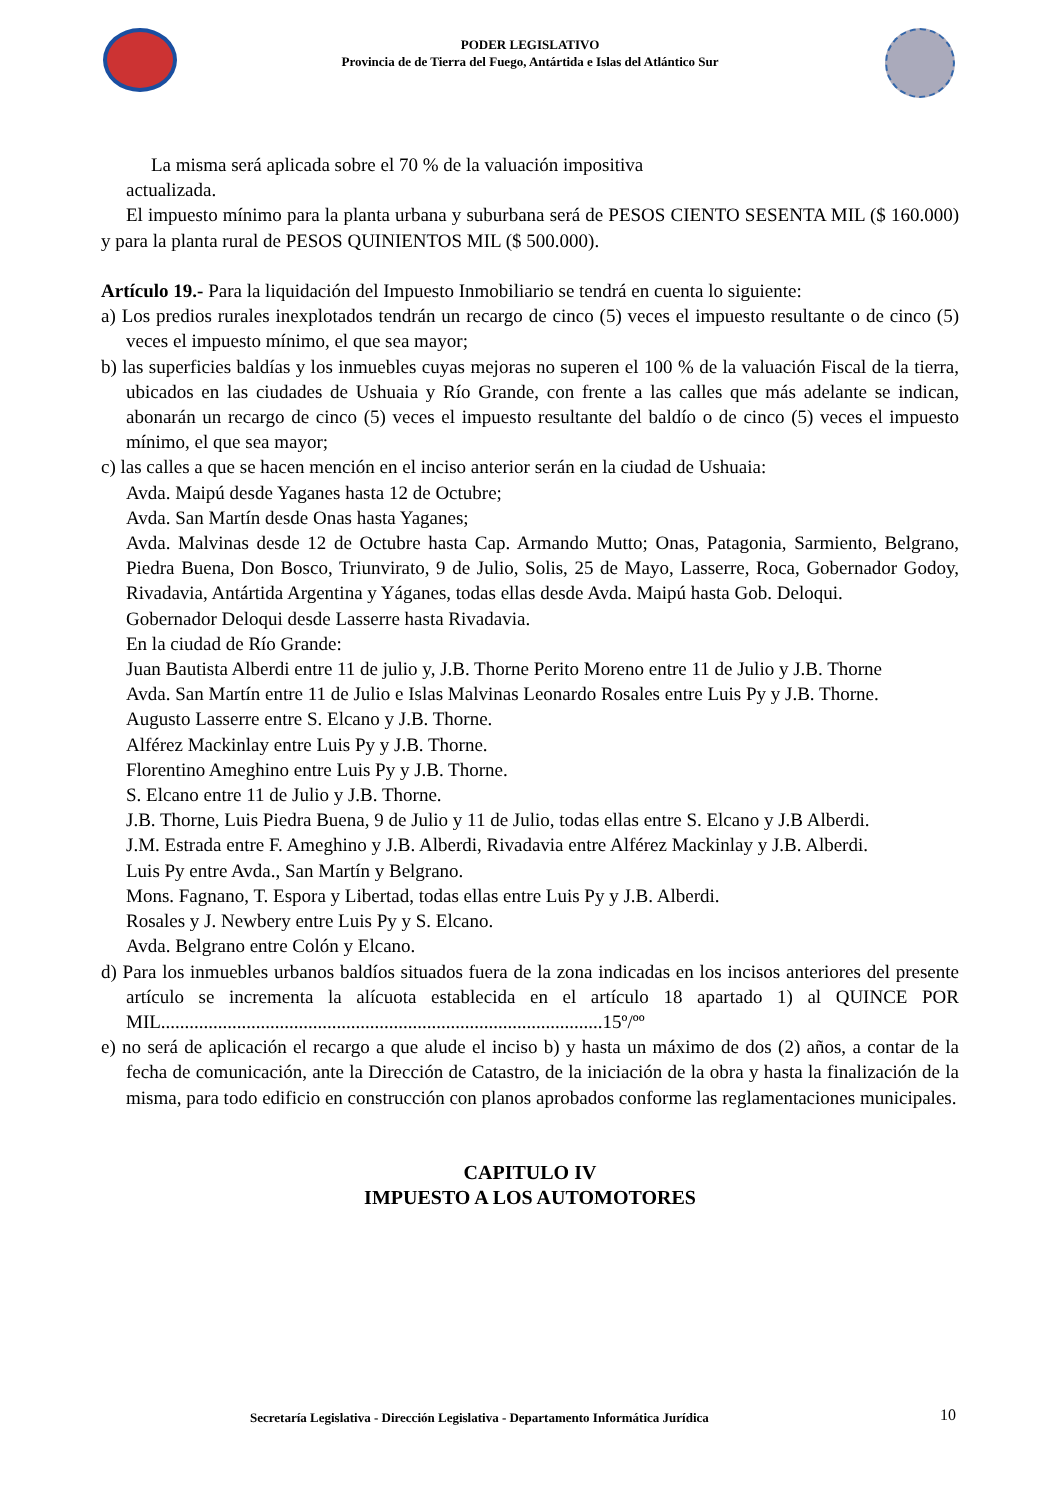PODER LEGISLATIVO
Provincia de de Tierra del Fuego, Antártida e Islas del Atlántico Sur
La misma será aplicada sobre el 70 % de la valuación impositiva
actualizada.
El impuesto mínimo para la planta urbana y suburbana será de PESOS CIENTO SESENTA MIL ($ 160.000) y para la planta rural de PESOS QUINIENTOS MIL ($ 500.000).
Artículo 19.- Para la liquidación del Impuesto Inmobiliario se tendrá en cuenta lo siguiente:
a) Los predios rurales inexplotados tendrán un recargo de cinco (5) veces el impuesto resultante o de cinco (5) veces el impuesto mínimo, el que sea mayor;
b) las superficies baldías y los inmuebles cuyas mejoras no superen el 100 % de la valuación Fiscal de la tierra, ubicados en las ciudades de Ushuaia y Río Grande, con frente a las calles que más adelante se indican, abonarán un recargo de cinco (5) veces el impuesto resultante del baldío o de cinco (5) veces el impuesto mínimo, el que sea mayor;
c) las calles a que se hacen mención en el inciso anterior serán en la ciudad de Ushuaia:
Avda. Maipú desde Yaganes hasta 12 de Octubre;
Avda. San Martín desde Onas hasta Yaganes;
Avda. Malvinas desde 12 de Octubre hasta Cap. Armando Mutto; Onas, Patagonia, Sarmiento, Belgrano, Piedra Buena, Don Bosco, Triunvirato, 9 de Julio, Solis, 25 de Mayo, Lasserre, Roca, Gobernador Godoy, Rivadavia, Antártida Argentina y Yáganes, todas ellas desde Avda. Maipú hasta Gob. Deloqui.
Gobernador Deloqui desde Lasserre hasta Rivadavia.
En la ciudad de Río Grande:
Juan Bautista Alberdi entre 11 de julio y, J.B. Thorne Perito Moreno entre 11 de Julio y J.B. Thorne
Avda. San Martín entre 11 de Julio e Islas Malvinas Leonardo Rosales entre Luis Py y J.B. Thorne.
Augusto Lasserre entre S. Elcano y J.B. Thorne.
Alférez Mackinlay entre Luis Py y J.B. Thorne.
Florentino Ameghino entre Luis Py y J.B. Thorne.
S. Elcano entre 11 de Julio y J.B. Thorne.
J.B. Thorne, Luis Piedra Buena, 9 de Julio y 11 de Julio, todas ellas entre S. Elcano y J.B Alberdi.
J.M. Estrada entre F. Ameghino y J.B. Alberdi, Rivadavia entre Alférez Mackinlay y J.B. Alberdi.
Luis Py entre Avda., San Martín y Belgrano.
Mons. Fagnano, T. Espora y Libertad, todas ellas entre Luis Py y J.B. Alberdi.
Rosales y J. Newbery entre Luis Py y S. Elcano.
Avda. Belgrano entre Colón y Elcano.
d) Para los inmuebles urbanos baldíos situados fuera de la zona indicadas en los incisos anteriores del presente artículo se incrementa la alícuota establecida en el artículo 18 apartado 1) al QUINCE POR MIL.............................................................................................15º/ºº
e) no será de aplicación el recargo a que alude el inciso b) y hasta un máximo de dos (2) años, a contar de la fecha de comunicación, ante la Dirección de Catastro, de la iniciación de la obra y hasta la finalización de la misma, para todo edificio en construcción con planos aprobados conforme las reglamentaciones municipales.
CAPITULO IV
IMPUESTO A LOS AUTOMOTORES
Secretaría Legislativa - Dirección Legislativa - Departamento Informática Jurídica
10